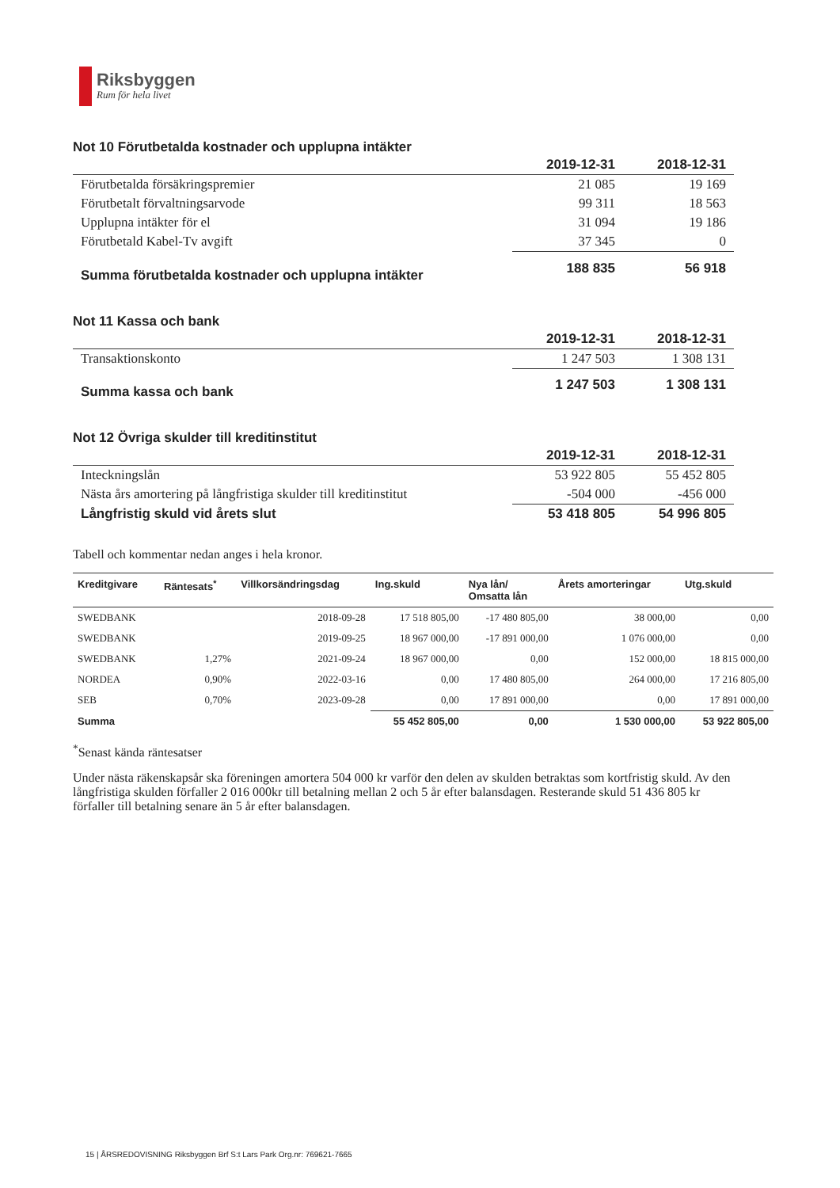Riksbyggen
Rum för hela livet
Not 10 Förutbetalda kostnader och upplupna intäkter
| | 2019-12-31 | 2018-12-31 |
| --- | --- | --- |
| Förutbetalda försäkringspremier | 21 085 | 19 169 |
| Förutbetalt förvaltningsarvode | 99 311 | 18 563 |
| Upplupna intäkter för el | 31 094 | 19 186 |
| Förutbetald Kabel-Tv avgift | 37 345 | 0 |
| Summa förutbetalda kostnader och upplupna intäkter | 188 835 | 56 918 |
Not 11 Kassa och bank
| | 2019-12-31 | 2018-12-31 |
| --- | --- | --- |
| Transaktionskonto | 1 247 503 | 1 308 131 |
| Summa kassa och bank | 1 247 503 | 1 308 131 |
Not 12 Övriga skulder till kreditinstitut
| | 2019-12-31 | 2018-12-31 |
| --- | --- | --- |
| Inteckningslån | 53 922 805 | 55 452 805 |
| Nästa års amortering på långfristiga skulder till kreditinstitut | -504 000 | -456 000 |
| Långfristig skuld vid årets slut | 53 418 805 | 54 996 805 |
Tabell och kommentar nedan anges i hela kronor.
| Kreditgivare | Räntesats<sup>*</sup> | Villkorsändringsdag | Ing.skuld | Nya lån/ Omsatta lån | Årets amorteringar | Utg.skuld |
| --- | --- | --- | --- | --- | --- | --- |
| SWEDBANK | | 2018-09-28 | 17 518 805,00 | -17 480 805,00 | 38 000,00 | 0,00 |
| SWEDBANK | | 2019-09-25 | 18 967 000,00 | -17 891 000,00 | 1 076 000,00 | 0,00 |
| SWEDBANK | 1,27% | 2021-09-24 | 18 967 000,00 | 0,00 | 152 000,00 | 18 815 000,00 |
| NORDEA | 0,90% | 2022-03-16 | 0,00 | 17 480 805,00 | 264 000,00 | 17 216 805,00 |
| SEB | 0,70% | 2023-09-28 | 0,00 | 17 891 000,00 | 0,00 | 17 891 000,00 |
| Summa | | | 55 452 805,00 | 0,00 | 1 530 000,00 | 53 922 805,00 |
<sup>*</sup> Senast kända räntesatser
Under nästa räkenskapsår ska föreningen amortera 504 000 kr varför den delen av skulden betraktas som kortfristig skuld. Av den långfristiga skulden förfaller 2 016 000kr till betalning mellan 2 och 5 år efter balansdagen. Resterande skuld 51 436 805 kr förfaller till betalning senare än 5 år efter balansdagen.
15 | ÅRSREDOVISNING Riksbyggen Brf S:t Lars Park Org.nr: 769621-7665